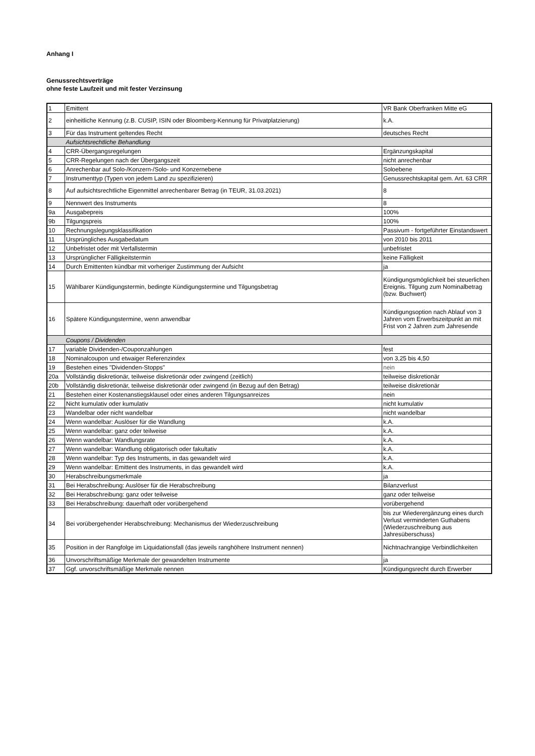Anhang I
Genussrechtsverträge
ohne feste Laufzeit und mit fester Verzinsung
| 1 | Emittent | VR Bank Oberfranken Mitte eG |
| 2 | einheitliche Kennung (z.B. CUSIP, ISIN oder Bloomberg-Kennung für Privatplatzierung) | k.A. |
| 3 | Für das Instrument geltendes Recht | deutsches Recht |
| | Aufsichtsrechtliche Behandlung | |
| 4 | CRR-Übergangsregelungen | Ergänzungskapital |
| 5 | CRR-Regelungen nach der Übergangszeit | nicht anrechenbar |
| 6 | Anrechenbar auf Solo-/Konzern-/Solo- und Konzernebene | Soloebene |
| 7 | Instrumenttyp (Typen von jedem Land zu spezifizieren) | Genussrechtskapital gem. Art. 63 CRR |
| 8 | Auf aufsichtsrechtliche Eigenmittel anrechenbarer Betrag (in TEUR, 31.03.2021) | 8 |
| 9 | Nennwert des Instruments | 8 |
| 9a | Ausgabepreis | 100% |
| 9b | Tilgungspreis | 100% |
| 10 | Rechnungslegungsklassifikation | Passivum - fortgeführter Einstandswert |
| 11 | Ursprüngliches Ausgabedatum | von 2010 bis 2011 |
| 12 | Unbefristet oder mit Verfallstermin | unbefristet |
| 13 | Ursprünglicher Fälligkeitstermin | keine Fälligkeit |
| 14 | Durch Emittenten kündbar mit vorheriger Zustimmung der Aufsicht | ja |
| 15 | Wählbarer Kündigungstermin, bedingte Kündigungstermine und Tilgungsbetrag | Kündigungsmöglichkeit bei steuerlichen Ereignis. Tilgung zum Nominalbetrag (bzw. Buchwert) |
| 16 | Spätere Kündigungstermine, wenn anwendbar | Kündigungsoption nach Ablauf von 3 Jahren vom Erwerbszeitpunkt an mit Frist von 2 Jahren zum Jahresende |
| | Coupons / Dividenden | |
| 17 | variable Dividenden-/Couponzahlungen | fest |
| 18 | Nominalcoupon und etwaiger Referenzindex | von 3,25 bis 4,50 |
| 19 | Bestehen eines "Dividenden-Stopps" | nein |
| 20a | Vollständig diskretionär, teilweise diskretionär oder zwingend (zeitlich) | teilweise diskretionär |
| 20b | Vollständig diskretionär, teilweise diskretionär oder zwingend (in Bezug auf den Betrag) | teilweise diskretionär |
| 21 | Bestehen einer Kostenanstiegsklausel oder eines anderen Tilgungsanreizes | nein |
| 22 | Nicht kumulativ oder kumulativ | nicht kumulativ |
| 23 | Wandelbar oder nicht wandelbar | nicht wandelbar |
| 24 | Wenn wandelbar: Auslöser für die Wandlung | k.A. |
| 25 | Wenn wandelbar: ganz oder teilweise | k.A. |
| 26 | Wenn wandelbar: Wandlungsrate | k.A. |
| 27 | Wenn wandelbar: Wandlung obligatorisch oder fakultativ | k.A. |
| 28 | Wenn wandelbar: Typ des Instruments, in das gewandelt wird | k.A. |
| 29 | Wenn wandelbar: Emittent des Instruments, in das gewandelt wird | k.A. |
| 30 | Herabschreibungsmerkmale | ja |
| 31 | Bei Herabschreibung: Auslöser für die Herabschreibung | Bilanzverlust |
| 32 | Bei Herabschreibung: ganz oder teilweise | ganz oder teilweise |
| 33 | Bei Herabschreibung: dauerhaft oder vorübergehend | vorübergehend |
| 34 | Bei vorübergehender Herabschreibung: Mechanismus der Wiederzuschreibung | bis zur Wiederergänzung eines durch Verlust verminderten Guthabens (Wiederzuschreibung aus Jahresüberschuss) |
| 35 | Position in der Rangfolge im Liquidationsfall (das jeweils ranghöhere Instrument nennen) | Nichtnachrangige Verbindlichkeiten |
| 36 | Unvorschriftsmäßige Merkmale der gewandelten Instrumente | ja |
| 37 | Ggf. unvorschriftsmäßige Merkmale nennen | Kündigungsrecht durch Erwerber |